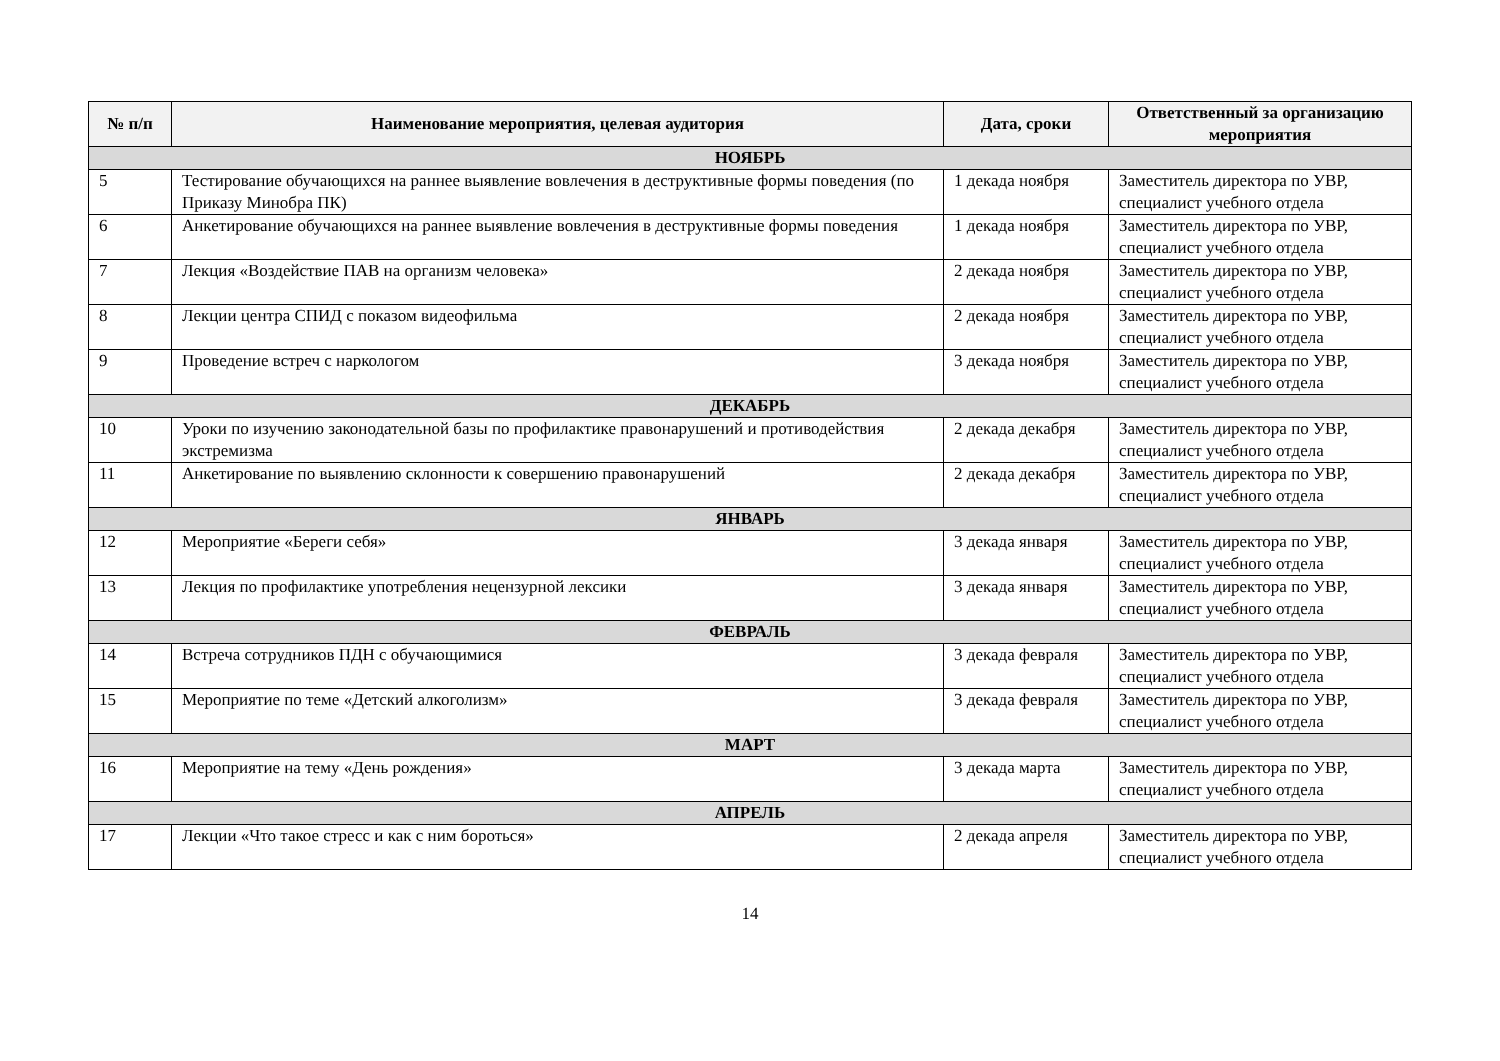| № п/п | Наименование мероприятия, целевая аудитория | Дата, сроки | Ответственный за организацию мероприятия |
| --- | --- | --- | --- |
| НОЯБРЬ | | | |
| 5 | Тестирование обучающихся на раннее выявление вовлечения в деструктивные формы поведения (по Приказу Минобра ПК) | 1 декада ноября | Заместитель директора по УВР, специалист учебного отдела |
| 6 | Анкетирование обучающихся на раннее выявление вовлечения в деструктивные формы поведения | 1 декада ноября | Заместитель директора по УВР, специалист учебного отдела |
| 7 | Лекция «Воздействие ПАВ на организм человека» | 2 декада ноября | Заместитель директора по УВР, специалист учебного отдела |
| 8 | Лекции центра СПИД с показом видеофильма | 2 декада ноября | Заместитель директора по УВР, специалист учебного отдела |
| 9 | Проведение встреч с наркологом | 3 декада ноября | Заместитель директора по УВР, специалист учебного отдела |
| ДЕКАБРЬ | | | |
| 10 | Уроки по изучению законодательной базы по профилактике правонарушений и противодействия экстремизма | 2 декада декабря | Заместитель директора по УВР, специалист учебного отдела |
| 11 | Анкетирование по выявлению склонности к совершению правонарушений | 2 декада декабря | Заместитель директора по УВР, специалист учебного отдела |
| ЯНВАРЬ | | | |
| 12 | Мероприятие «Береги себя» | 3 декада января | Заместитель директора по УВР, специалист учебного отдела |
| 13 | Лекция по профилактике употребления нецензурной лексики | 3 декада января | Заместитель директора по УВР, специалист учебного отдела |
| ФЕВРАЛЬ | | | |
| 14 | Встреча сотрудников ПДН с обучающимися | 3 декада февраля | Заместитель директора по УВР, специалист учебного отдела |
| 15 | Мероприятие по теме «Детский алкоголизм» | 3 декада февраля | Заместитель директора по УВР, специалист учебного отдела |
| МАРТ | | | |
| 16 | Мероприятие на тему «День рождения» | 3 декада марта | Заместитель директора по УВР, специалист учебного отдела |
| АПРЕЛЬ | | | |
| 17 | Лекции «Что такое стресс и как с ним бороться» | 2 декада апреля | Заместитель директора по УВР, специалист учебного отдела |
14